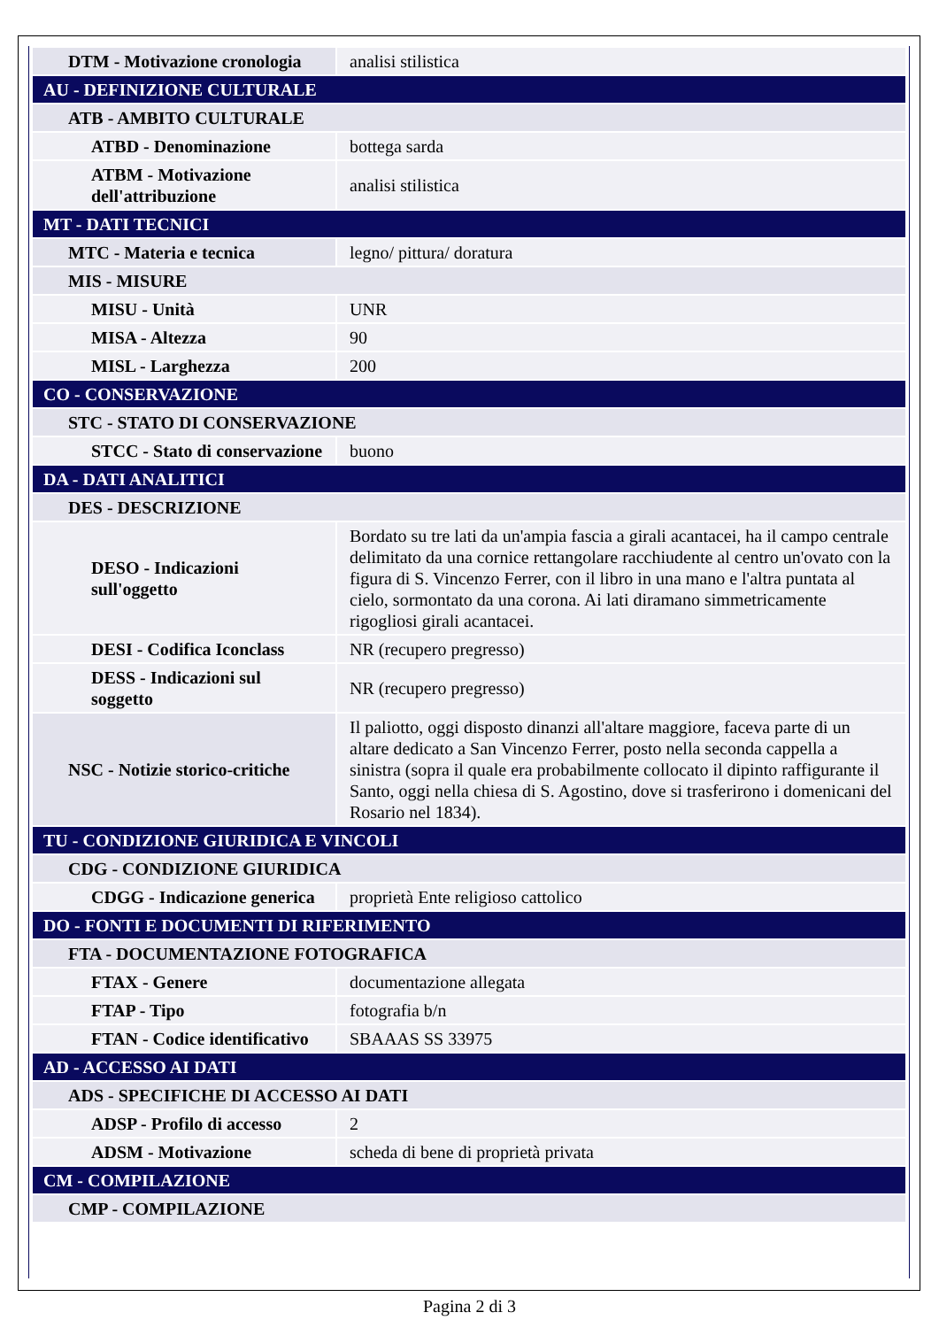| DTM - Motivazione cronologia | analisi stilistica |
| AU - DEFINIZIONE CULTURALE | |
| ATB - AMBITO CULTURALE | |
| ATBD - Denominazione | bottega sarda |
| ATBM - Motivazione dell'attribuzione | analisi stilistica |
| MT - DATI TECNICI | |
| MTC - Materia e tecnica | legno/ pittura/ doratura |
| MIS - MISURE | |
| MISU - Unità | UNR |
| MISA - Altezza | 90 |
| MISL - Larghezza | 200 |
| CO - CONSERVAZIONE | |
| STC - STATO DI CONSERVAZIONE | |
| STCC - Stato di conservazione | buono |
| DA - DATI ANALITICI | |
| DES - DESCRIZIONE | |
| DESO - Indicazioni sull'oggetto | Bordato su tre lati da un'ampia fascia a girali acantacei, ha il campo centrale delimitato da una cornice rettangolare racchiudente al centro un'ovato con la figura di S. Vincenzo Ferrer, con il libro in una mano e l'altra puntata al cielo, sormontato da una corona. Ai lati diramano simmetricamente rigogliosi girali acantacei. |
| DESI - Codifica Iconclass | NR (recupero pregresso) |
| DESS - Indicazioni sul soggetto | NR (recupero pregresso) |
| NSC - Notizie storico-critiche | Il paliotto, oggi disposto dinanzi all'altare maggiore, faceva parte di un altare dedicato a San Vincenzo Ferrer, posto nella seconda cappella a sinistra (sopra il quale era probabilmente collocato il dipinto raffigurante il Santo, oggi nella chiesa di S. Agostino, dove si trasferirono i domenicani del Rosario nel 1834). |
| TU - CONDIZIONE GIURIDICA E VINCOLI | |
| CDG - CONDIZIONE GIURIDICA | |
| CDGG - Indicazione generica | proprietà Ente religioso cattolico |
| DO - FONTI E DOCUMENTI DI RIFERIMENTO | |
| FTA - DOCUMENTAZIONE FOTOGRAFICA | |
| FTAX - Genere | documentazione allegata |
| FTAP - Tipo | fotografia b/n |
| FTAN - Codice identificativo | SBAAAS SS 33975 |
| AD - ACCESSO AI DATI | |
| ADS - SPECIFICHE DI ACCESSO AI DATI | |
| ADSP - Profilo di accesso | 2 |
| ADSM - Motivazione | scheda di bene di proprietà privata |
| CM - COMPILAZIONE | |
| CMP - COMPILAZIONE | |
Pagina 2 di 3